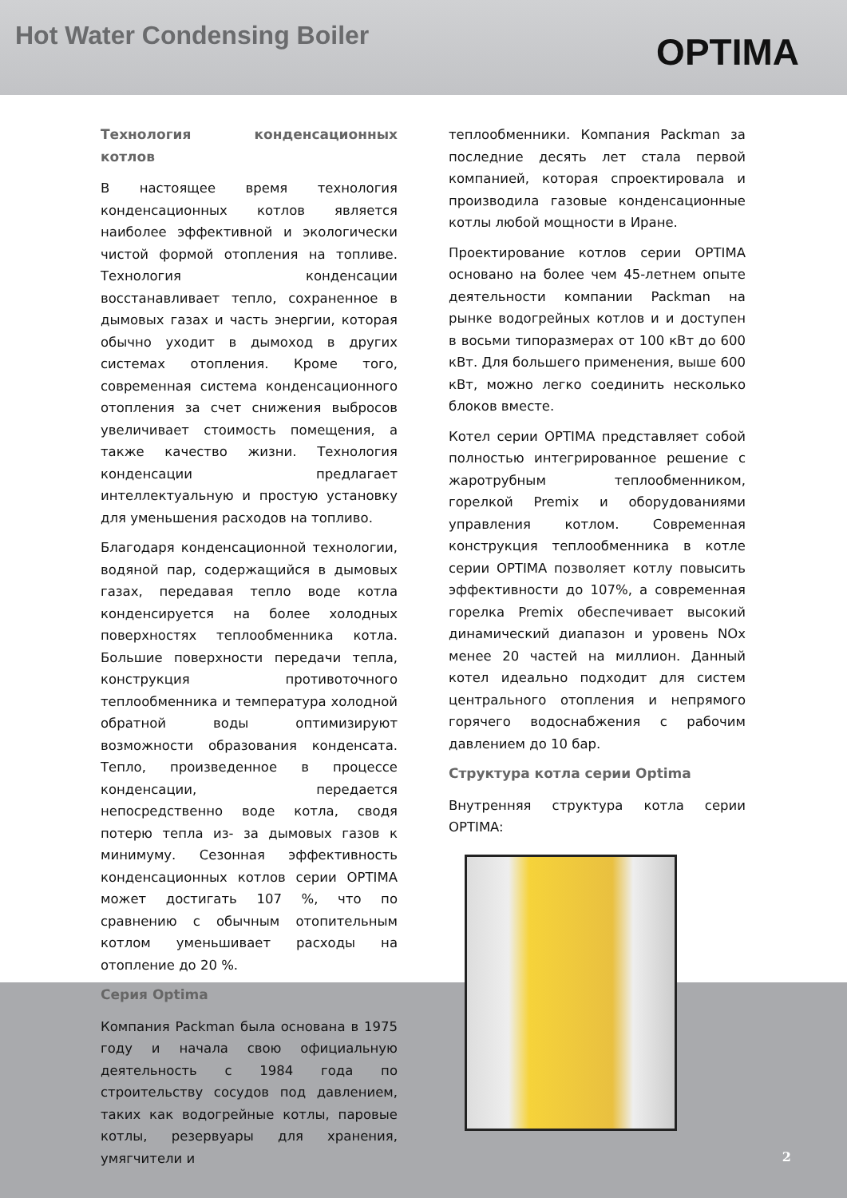Hot Water Condensing Boiler
OPTIMA
Технология конденсационных котлов
В настоящее время технология конденсационных котлов является наиболее эффективной и экологически чистой формой отопления на топливе. Технология конденсации восстанавливает тепло, сохраненное в дымовых газах и часть энергии, которая обычно уходит в дымоход в других системах отопления. Кроме того, современная система конденсационного отопления за счет снижения выбросов увеличивает стоимость помещения, а также качество жизни. Технология конденсации предлагает интеллектуальную и простую установку для уменьшения расходов на топливо.
Благодаря конденсационной технологии, водяной пар, содержащийся в дымовых газах, передавая тепло воде котла конденсируется на более холодных поверхностях теплообменника котла. Большие поверхности передачи тепла, конструкция противоточного теплообменника и температура холодной обратной воды оптимизируют возможности образования конденсата. Тепло, произведенное в процессе конденсации, передается непосредственно воде котла, сводя потерю тепла из- за дымовых газов к минимуму. Сезонная эффективность конденсационных котлов серии OPTIMA может достигать 107 %, что по сравнению с обычным отопительным котлом уменьшивает расходы на отопление до 20 %.
Серия Optima
Компания Packman была основана в 1975 году и начала свою официальную деятельность с 1984 года по строительству сосудов под давлением, таких как водогрейные котлы, паровые котлы, резервуары для хранения, умягчители и
теплообменники. Компания Packman за последние десять лет стала первой компанией, которая спроектировала и производила газовые конденсационные котлы любой мощности в Иране.
Проектирование котлов серии OPTIMA основано на более чем 45-летнем опыте деятельности компании Packman на рынке водогрейных котлов и и доступен в восьми типоразмерах от 100 кВт до 600 кВт. Для большего применения, выше 600 кВт, можно легко соединить несколько блоков вместе.
Котел серии OPTIMA представляет собой полностью интегрированное решение с жаротрубным теплообменником, горелкой Premix и оборудованиями управления котлом. Современная конструкция теплообменника в котле серии OPTIMA позволяет котлу повысить эффективности до 107%, а современная горелка Premix обеспечивает высокий динамический диапазон и уровень NOx менее 20 частей на миллион. Данный котел идеально подходит для систем центрального отопления и непрямого горячего водоснабжения с рабочим давлением до 10 бар.
Структура котла серии Optima
Внутренняя структура котла серии OPTIMA:
2